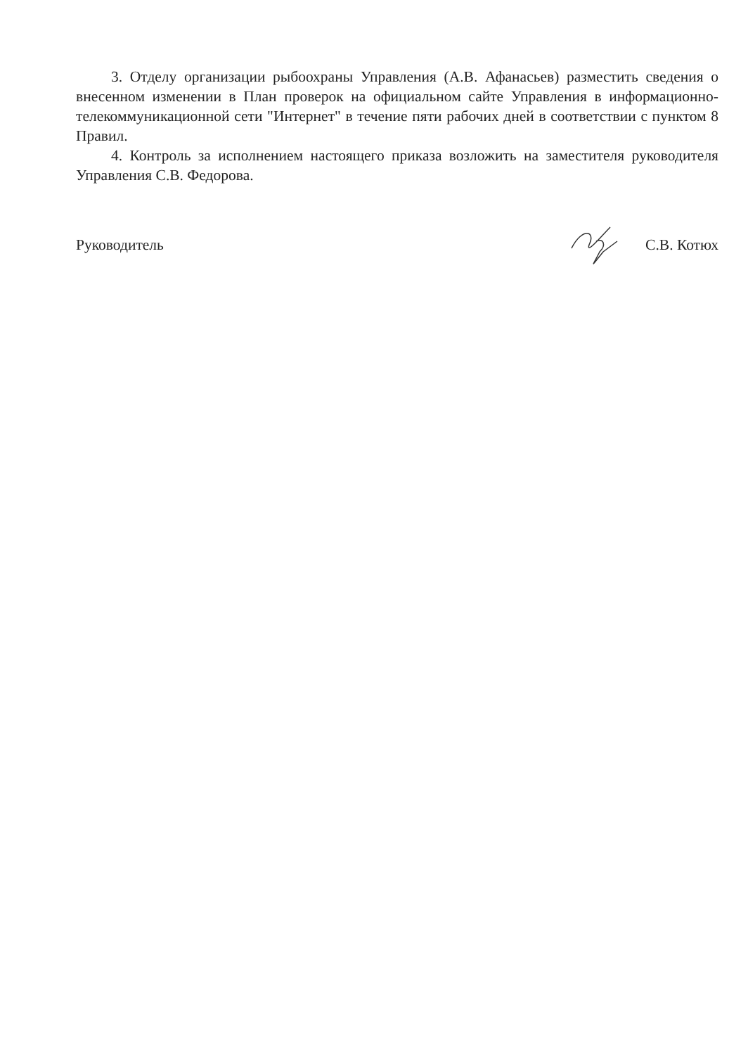3. Отделу организации рыбоохраны Управления (А.В. Афанасьев) разместить сведения о внесенном изменении в План проверок на официальном сайте Управления в информационно-телекоммуникационной сети "Интернет" в течение пяти рабочих дней в соответствии с пунктом 8 Правил.
4. Контроль за исполнением настоящего приказа возложить на заместителя руководителя Управления С.В. Федорова.
Руководитель С.В. Котюх